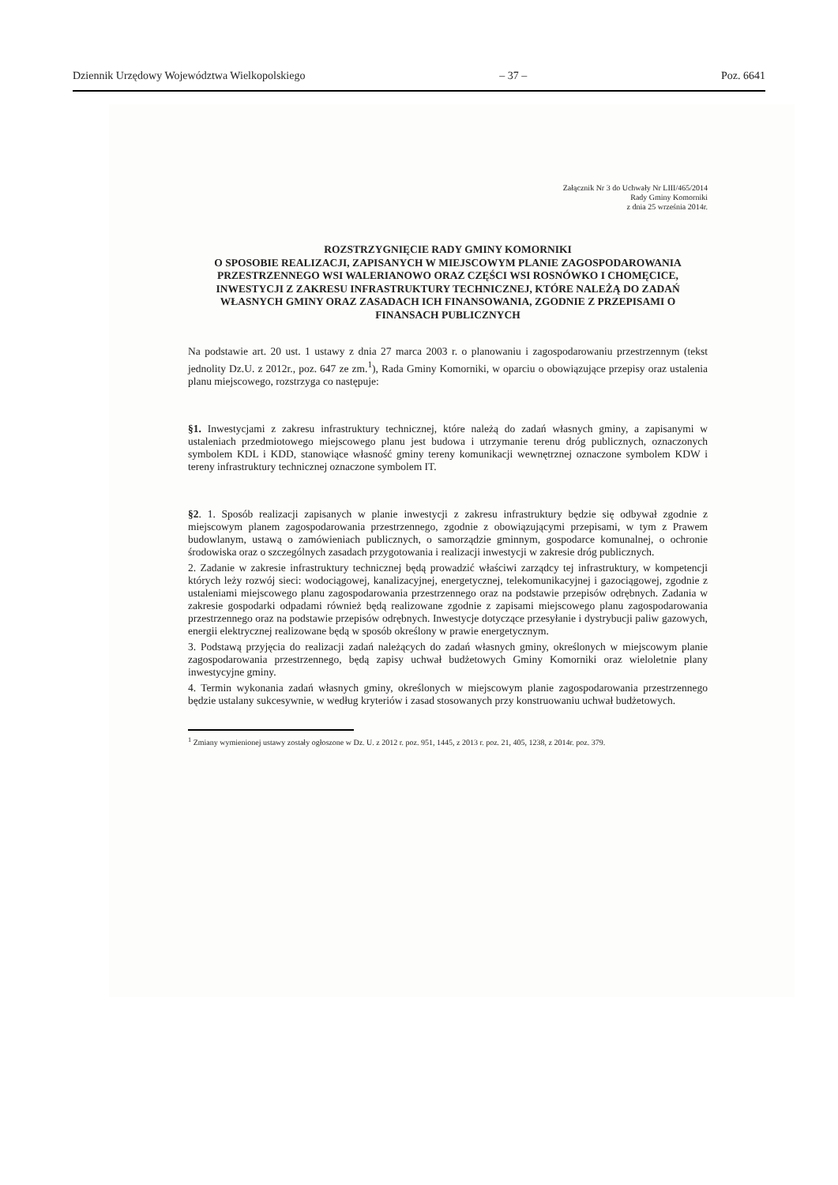Dziennik Urzędowy Województwa Wielkopolskiego – 37 – Poz. 6641
Załącznik Nr 3 do Uchwały Nr LIII/465/2014
Rady Gminy Komorniki
z dnia 25 września 2014r.
ROZSTRZYGNIĘCIE RADY GMINY KOMORNIKI
O SPOSOBIE REALIZACJI, ZAPISANYCH W MIEJSCOWYM PLANIE ZAGOSPODAROWANIA PRZESTRZENNEGO WSI WALERIANOWO ORAZ CZĘŚCI WSI ROSNÓWKO I CHOMĘCICE, INWESTYCJI Z ZAKRESU INFRASTRUKTURY TECHNICZNEJ, KTÓRE NALEŻĄ DO ZADAŃ WŁASNYCH GMINY ORAZ ZASADACH ICH FINANSOWANIA, ZGODNIE Z PRZEPISAMI O FINANSACH PUBLICZNYCH
Na podstawie art. 20 ust. 1 ustawy z dnia 27 marca 2003 r. o planowaniu i zagospodarowaniu przestrzennym (tekst jednolity Dz.U. z 2012r., poz. 647 ze zm.<sup>1</sup>), Rada Gminy Komorniki, w oparciu o obowiązujące przepisy oraz ustalenia planu miejscowego, rozstrzyga co następuje:
§1. Inwestycjami z zakresu infrastruktury technicznej, które należą do zadań własnych gminy, a zapisanymi w ustaleniach przedmiotowego miejscowego planu jest budowa i utrzymanie terenu dróg publicznych, oznaczonych symbolem KDL i KDD, stanowiące własność gminy tereny komunikacji wewnętrznej oznaczone symbolem KDW i tereny infrastruktury technicznej oznaczone symbolem IT.
§2. 1. Sposób realizacji zapisanych w planie inwestycji z zakresu infrastruktury będzie się odbywał zgodnie z miejscowym planem zagospodarowania przestrzennego, zgodnie z obowiązującymi przepisami, w tym z Prawem budowlanym, ustawą o zamówieniach publicznych, o samorządzie gminnym, gospodarce komunalnej, o ochronie środowiska oraz o szczególnych zasadach przygotowania i realizacji inwestycji w zakresie dróg publicznych.
2. Zadanie w zakresie infrastruktury technicznej będą prowadzić właściwi zarządcy tej infrastruktury, w kompetencji których leży rozwój sieci: wodociągowej, kanalizacyjnej, energetycznej, telekomunikacyjnej i gazociągowej, zgodnie z ustaleniami miejscowego planu zagospodarowania przestrzennego oraz na podstawie przepisów odrębnych. Zadania w zakresie gospodarki odpadami również będą realizowane zgodnie z zapisami miejscowego planu zagospodarowania przestrzennego oraz na podstawie przepisów odrębnych. Inwestycje dotyczące przesyłanie i dystrybucji paliw gazowych, energii elektrycznej realizowane będą w sposób określony w prawie energetycznym.
3. Podstawą przyjęcia do realizacji zadań należących do zadań własnych gminy, określonych w miejscowym planie zagospodarowania przestrzennego, będą zapisy uchwał budżetowych Gminy Komorniki oraz wieloletnie plany inwestycyjne gminy.
4. Termin wykonania zadań własnych gminy, określonych w miejscowym planie zagospodarowania przestrzennego będzie ustalany sukcesywnie, w według kryteriów i zasad stosowanych przy konstruowaniu uchwał budżetowych.
<sup>1</sup> Zmiany wymienionej ustawy zostały ogłoszone w Dz. U. z 2012 r. poz. 951, 1445, z 2013 r. poz. 21, 405, 1238, z 2014r. poz. 379.